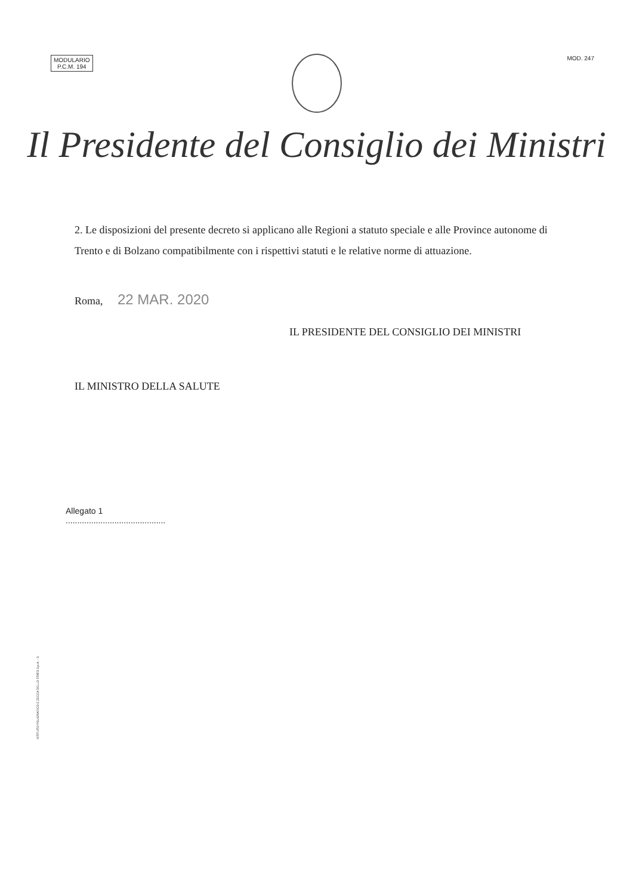MODULARIO
P.C.M. 194
MOD. 247
Il Presidente del Consiglio dei Ministri
2. Le disposizioni del presente decreto si applicano alle Regioni a statuto speciale e alle Province autonome di Trento e di Bolzano compatibilmente con i rispettivi statuti e le relative norme di attuazione.
Roma, 22 MAR. 2020
IL PRESIDENTE DEL CONSIGLIO DEI MINISTRI
IL MINISTRO DELLA SALUTE
Allegato 1
...........................................
ISTITUTO POLIGRAFICO E ZECCA DELLO STATO S.p.A. - S